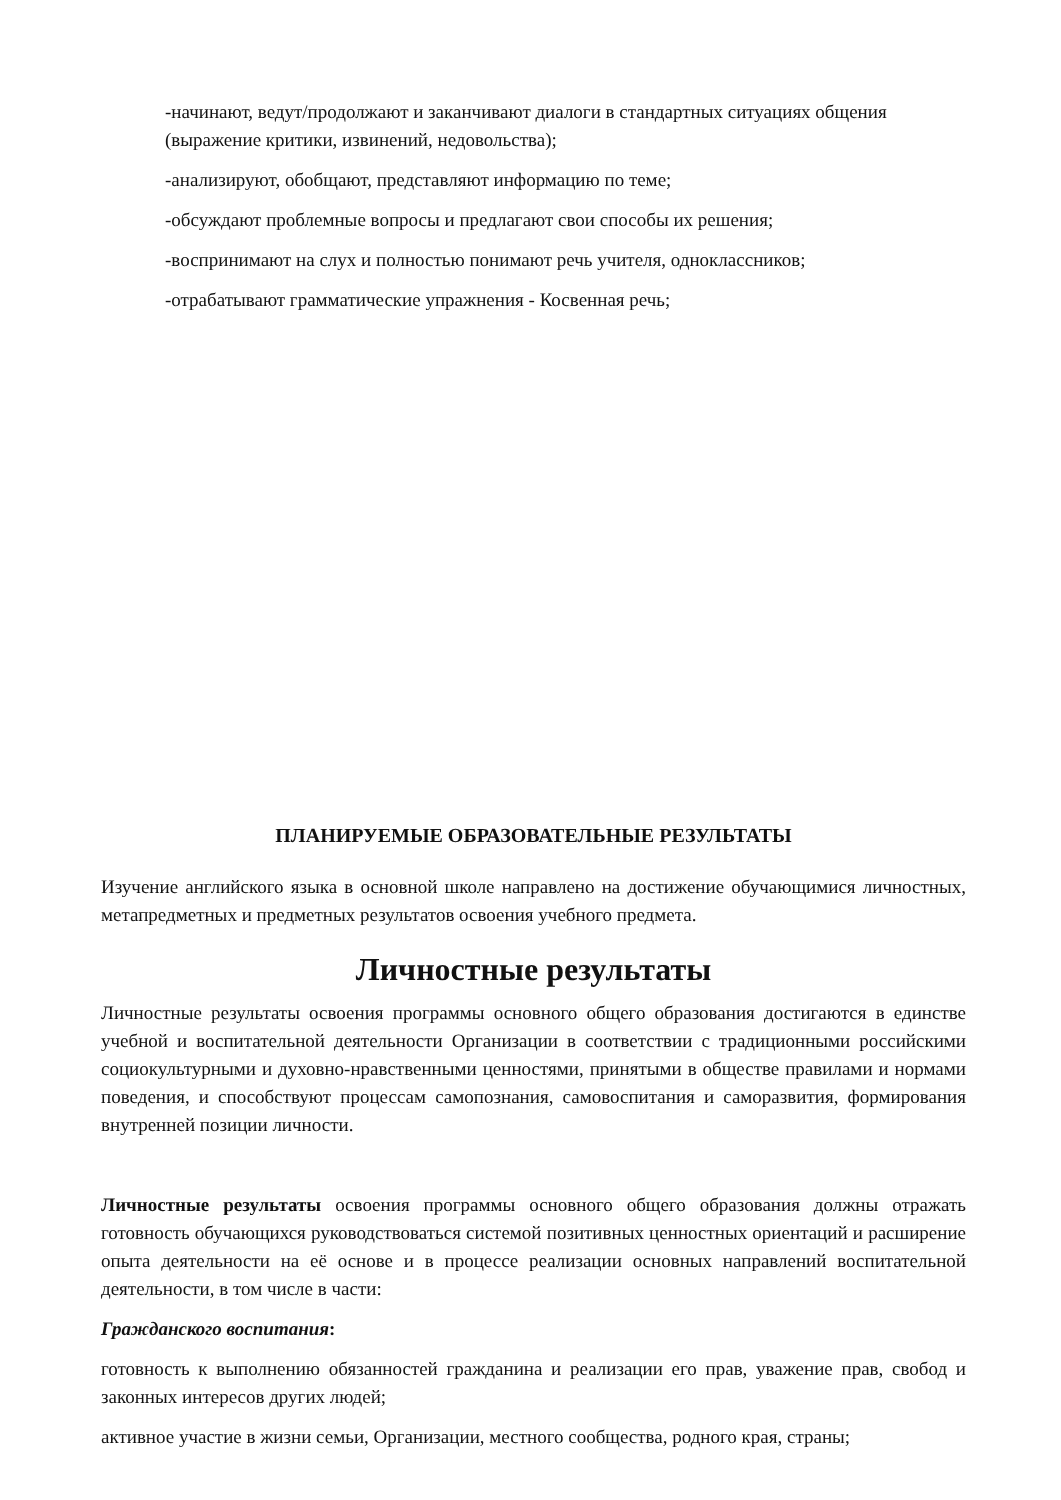-начинают, ведут/продолжают и заканчивают диалоги в стандартных ситуациях общения (выражение критики, извинений, недовольства);
-анализируют, обобщают, представляют информацию по теме;
-обсуждают проблемные вопросы и предлагают свои способы их решения;
-воспринимают на слух и полностью понимают речь учителя, одноклассников;
-отрабатывают грамматические упражнения - Косвенная речь;
ПЛАНИРУЕМЫЕ ОБРАЗОВАТЕЛЬНЫЕ РЕЗУЛЬТАТЫ
Изучение английского языка в основной школе направлено на достижение обучающимися личностных, метапредметных и предметных результатов освоения учебного предмета.
Личностные результаты
Личностные результаты освоения программы основного общего образования достигаются в единстве учебной и воспитательной деятельности Организации в соответствии с традиционными российскими социокультурными и духовно-нравственными ценностями, принятыми в обществе правилами и нормами поведения, и способствуют процессам самопознания, самовоспитания и саморазвития, формирования внутренней позиции личности.
Личностные результаты освоения программы основного общего образования должны отражать готовность обучающихся руководствоваться системой позитивных ценностных ориентаций и расширение опыта деятельности на её основе и в процессе реализации основных направлений воспитательной деятельности, в том числе в части:
Гражданского воспитания:
готовность к выполнению обязанностей гражданина и реализации его прав, уважение прав, свобод и законных интересов других людей;
активное участие в жизни семьи, Организации, местного сообщества, родного края, страны;